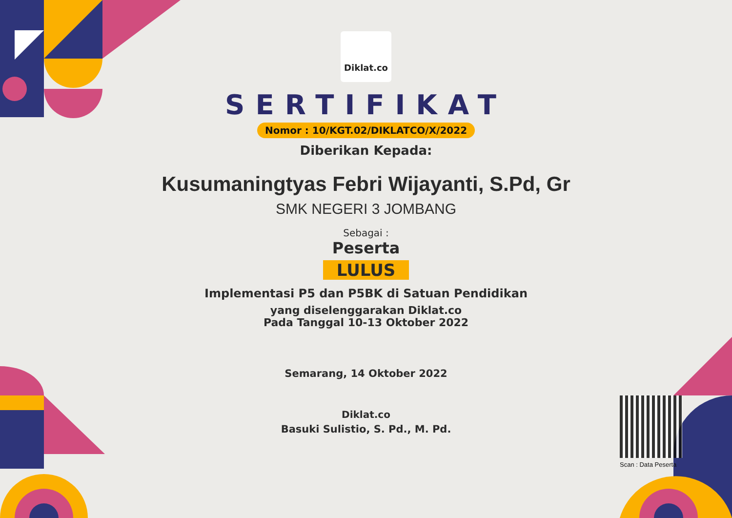Diklat.co
SERTIFIKAT
Nomor : 10/KGT.02/DIKLATCO/X/2022
Diberikan Kepada:
Kusumaningtyas Febri Wijayanti, S.Pd, Gr
SMK NEGERI 3 JOMBANG
Sebagai :
Peserta
LULUS
Implementasi P5 dan P5BK di Satuan Pendidikan
yang diselenggarakan Diklat.co
Pada Tanggal 10-13 Oktober 2022
Semarang, 14 Oktober 2022
Diklat.co
Basuki Sulistio, S. Pd., M. Pd.
Scan : Data Peserta